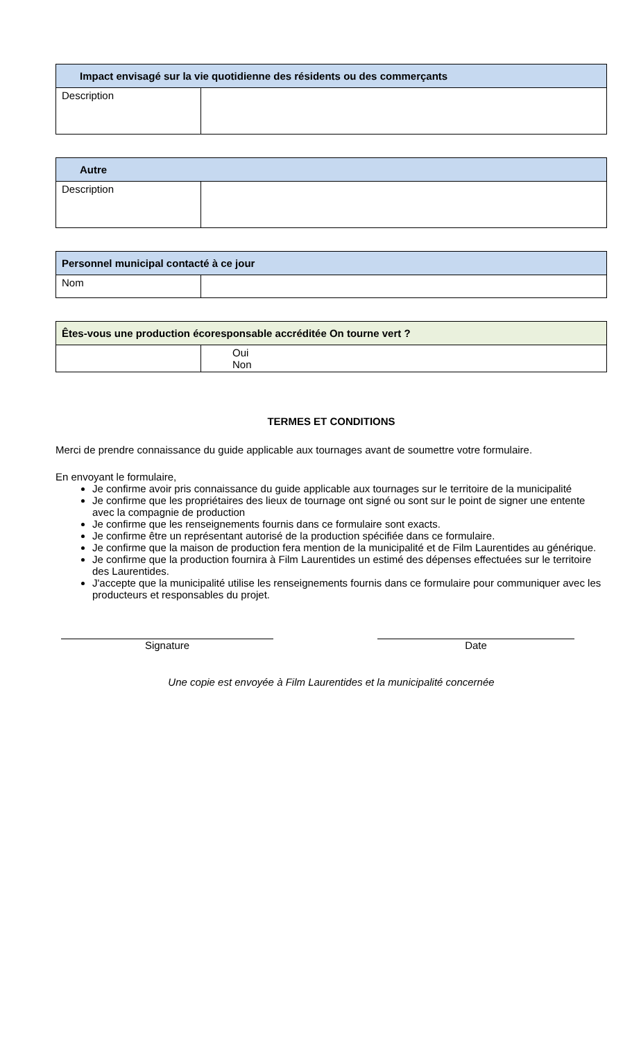| Impact envisagé sur la vie quotidienne des résidents ou des commerçants | |
| --- | --- |
| Description | |
| Autre | |
| --- | --- |
| Description | |
| Personnel municipal contacté à ce jour | |
| --- | --- |
| Nom | |
| Êtes-vous une production écoresponsable accréditée On tourne vert ? | |
| --- | --- |
| | Oui Non |
TERMES ET CONDITIONS
Merci de prendre connaissance du guide applicable aux tournages avant de soumettre votre formulaire.
En envoyant le formulaire,
Je confirme avoir pris connaissance du guide applicable aux tournages sur le territoire de la municipalité
Je confirme que les propriétaires des lieux de tournage ont signé ou sont sur le point de signer une entente avec la compagnie de production
Je confirme que les renseignements fournis dans ce formulaire sont exacts.
Je confirme être un représentant autorisé de la production spécifiée dans ce formulaire.
Je confirme que la maison de production fera mention de la municipalité et de Film Laurentides au générique.
Je confirme que la production fournira à Film Laurentides un estimé des dépenses effectuées sur le territoire des Laurentides.
J'accepte que la municipalité utilise les renseignements fournis dans ce formulaire pour communiquer avec les producteurs et responsables du projet.
Signature Date
Une copie est envoyée à Film Laurentides et la municipalité concernée